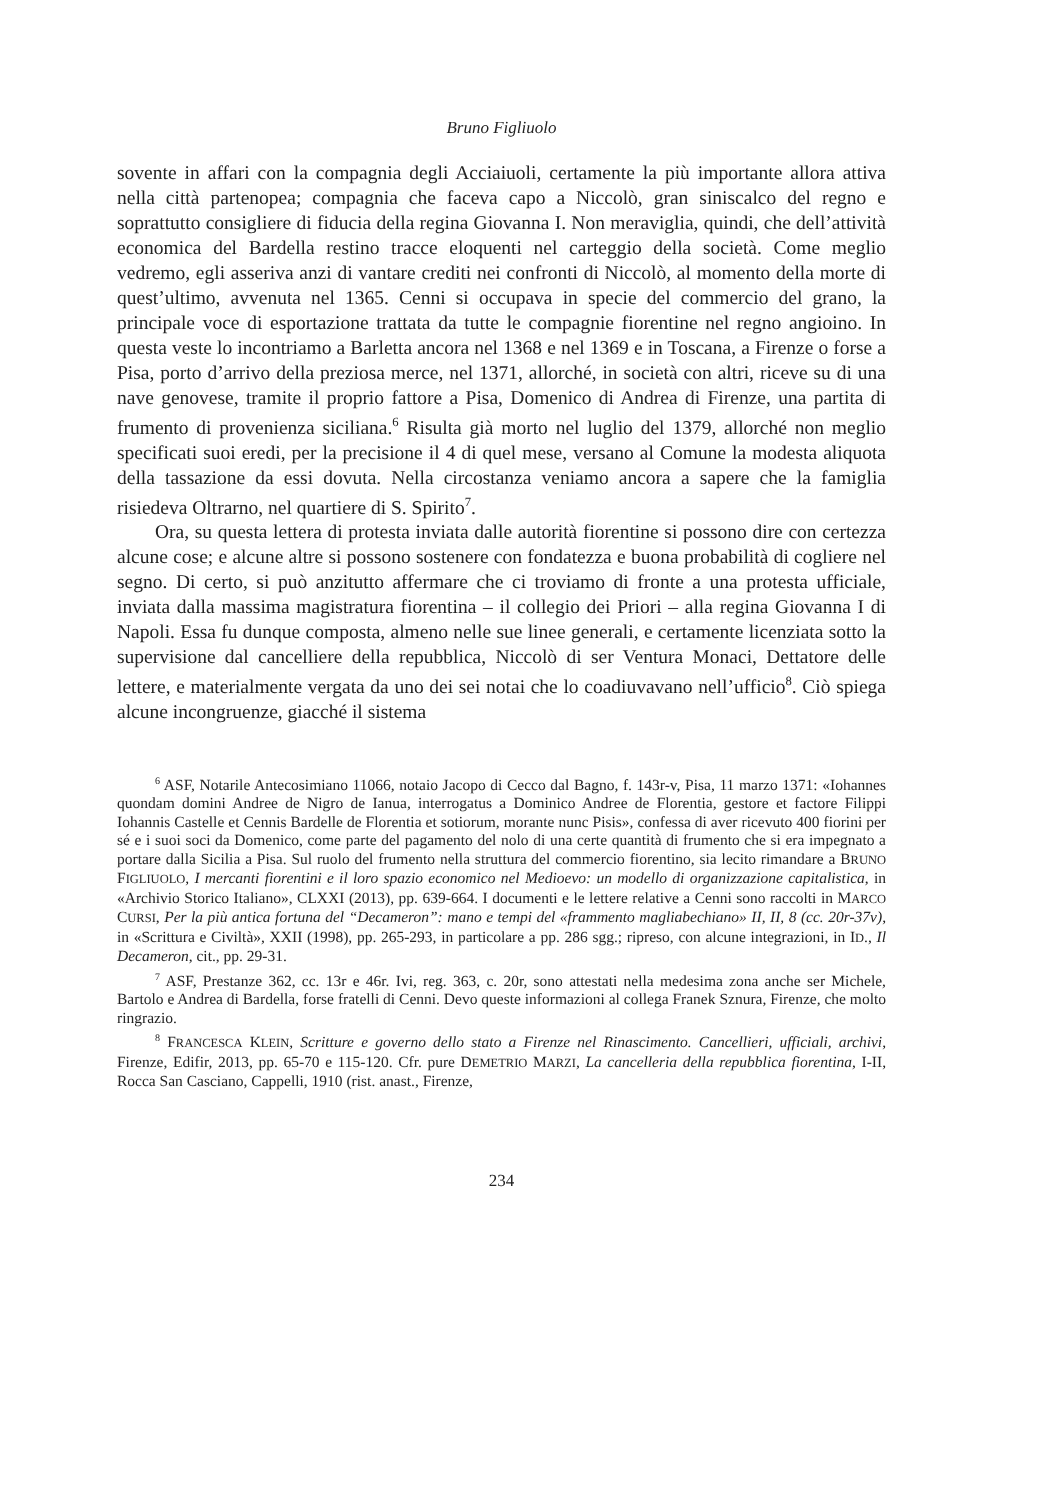Bruno Figliuolo
sovente in affari con la compagnia degli Acciaiuoli, certamente la più importante allora attiva nella città partenopea; compagnia che faceva capo a Niccolò, gran siniscalco del regno e soprattutto consigliere di fiducia della regina Giovanna I. Non meraviglia, quindi, che dell’attività economica del Bardella restino tracce eloquenti nel carteggio della società. Come meglio vedremo, egli asseriva anzi di vantare crediti nei confronti di Niccolò, al momento della morte di quest’ultimo, avvenuta nel 1365. Cenni si occupava in specie del commercio del grano, la principale voce di esportazione trattata da tutte le compagnie fiorentine nel regno angioino. In questa veste lo incontriamo a Barletta ancora nel 1368 e nel 1369 e in Toscana, a Firenze o forse a Pisa, porto d’arrivo della preziosa merce, nel 1371, allorché, in società con altri, riceve su di una nave genovese, tramite il proprio fattore a Pisa, Domenico di Andrea di Firenze, una partita di frumento di provenienza siciliana.<sup>6</sup> Risulta già morto nel luglio del 1379, allorché non meglio specificati suoi eredi, per la precisione il 4 di quel mese, versano al Comune la modesta aliquota della tassazione da essi dovuta. Nella circostanza veniamo ancora a sapere che la famiglia risiedeva Oltrarno, nel quartiere di S. Spirito<sup>7</sup>.
Ora, su questa lettera di protesta inviata dalle autorità fiorentine si possono dire con certezza alcune cose; e alcune altre si possono sostenere con fondatezza e buona probabilità di cogliere nel segno. Di certo, si può anzitutto affermare che ci troviamo di fronte a una protesta ufficiale, inviata dalla massima magistratura fiorentina – il collegio dei Priori – alla regina Giovanna I di Napoli. Essa fu dunque composta, almeno nelle sue linee generali, e certamente licenziata sotto la supervisione dal cancelliere della repubblica, Niccolò di ser Ventura Monaci, Dettatore delle lettere, e materialmente vergata da uno dei sei notai che lo coadiuvavano nell’ufficio<sup>8</sup>. Ciò spiega alcune incongruenze, giacché il sistema
<sup>6</sup> ASF, Notarile Antecosimiano 11066, notaio Jacopo di Cecco dal Bagno, f. 143r-v, Pisa, 11 marzo 1371: «Iohannes quondam domini Andree de Nigro de Ianua, interrogatus a Dominico Andree de Florentia, gestore et factore Filippi Iohannis Castelle et Cennis Bardelle de Florentia et sotiorum, morante nunc Pisis», confessa di aver ricevuto 400 fiorini per sé e i suoi soci da Domenico, come parte del pagamento del nolo di una certe quantità di frumento che si era impegnato a portare dalla Sicilia a Pisa. Sul ruolo del frumento nella struttura del commercio fiorentino, sia lecito rimandare a BRUNO FIGLIUOLO, I mercanti fiorentini e il loro spazio economico nel Medioevo: un modello di organizzazione capitalistica, in «Archivio Storico Italiano», CLXXI (2013), pp. 639-664. I documenti e le lettere relative a Cenni sono raccolti in MARCO CURSI, Per la più antica fortuna del “Decameron”: mano e tempi del «frammento magliabechiano» II, II, 8 (cc. 20r-37v), in «Scrittura e Civiltà», XXII (1998), pp. 265-293, in particolare a pp. 286 sgg.; ripreso, con alcune integrazioni, in ID., Il Decameron, cit., pp. 29-31.
<sup>7</sup> ASF, Prestanze 362, cc. 13r e 46r. Ivi, reg. 363, c. 20r, sono attestati nella medesima zona anche ser Michele, Bartolo e Andrea di Bardella, forse fratelli di Cenni. Devo queste informazioni al collega Franek Sznura, Firenze, che molto ringrazio.
<sup>8</sup> FRANCESCA KLEIN, Scritture e governo dello stato a Firenze nel Rinascimento. Cancellieri, ufficiali, archivi, Firenze, Edifir, 2013, pp. 65-70 e 115-120. Cfr. pure DEMETRIO MARZI, La cancelleria della repubblica fiorentina, I-II, Rocca San Casciano, Cappelli, 1910 (rist. anast., Firenze,
234